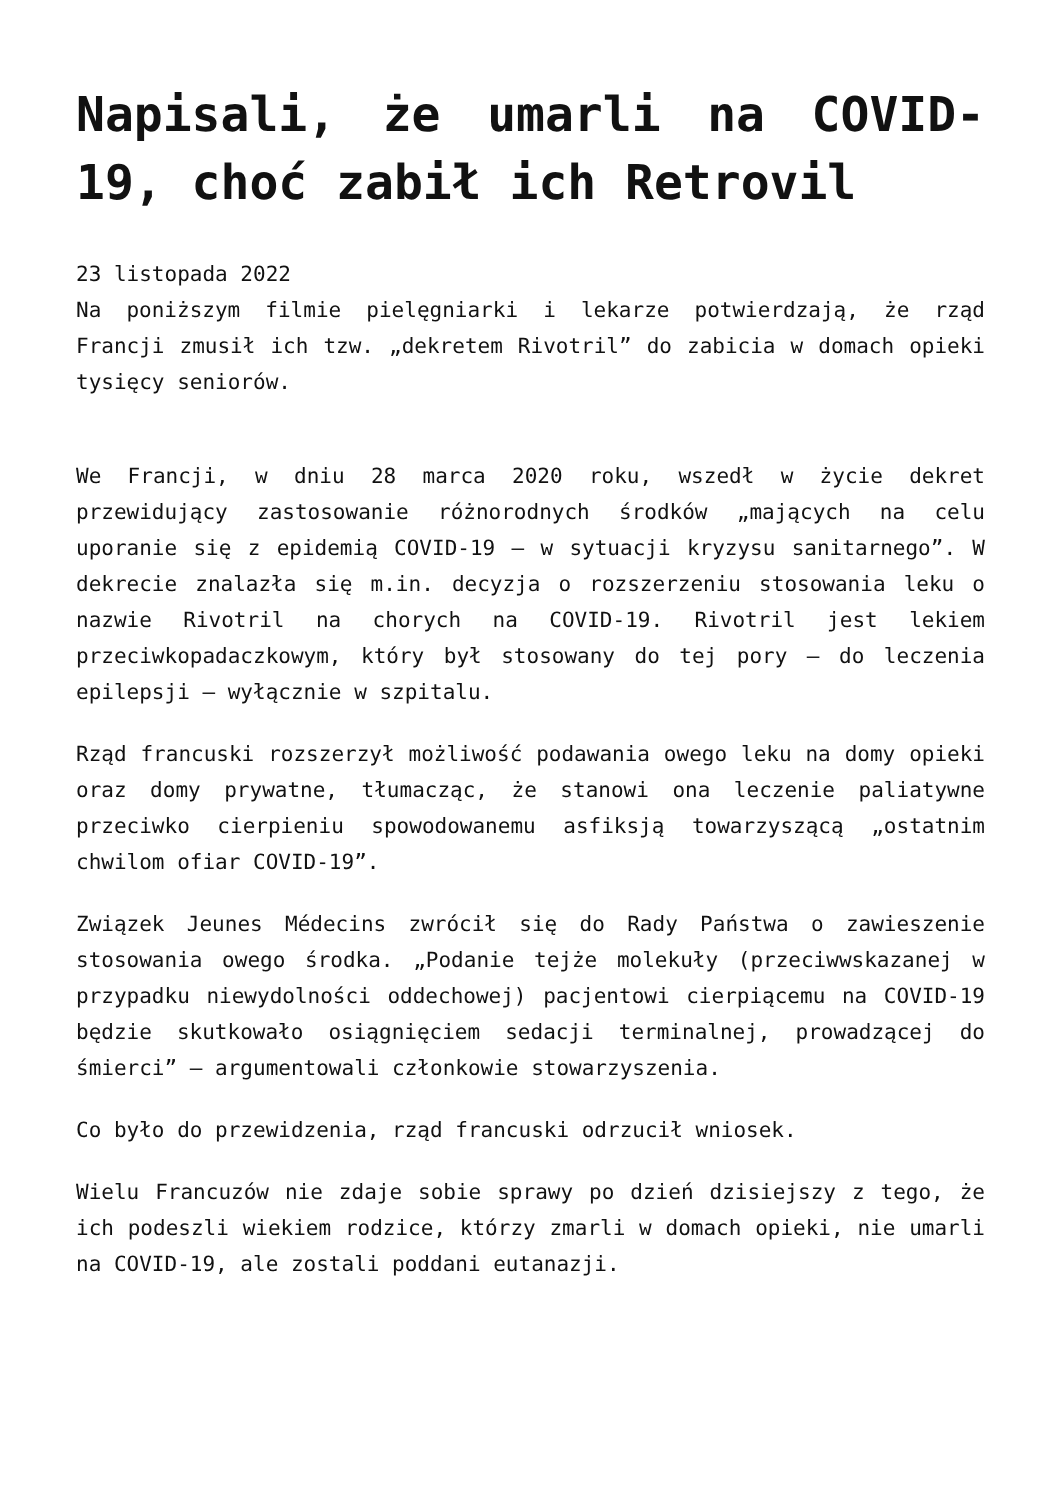Napisali, że umarli na COVID-19, choć zabił ich Retrovil
23 listopada 2022
Na poniższym filmie pielęgniarki i lekarze potwierdzają, że rząd Francji zmusił ich tzw. „dekretem Rivotril” do zabicia w domach opieki tysięcy seniorów.
We Francji, w dniu 28 marca 2020 roku, wszedł w życie dekret przewidujący zastosowanie różnorodnych środków „mających na celu uporanie się z epidemią COVID-19 – w sytuacji kryzysu sanitarnego”. W dekrecie znalazła się m.in. decyzja o rozszerzeniu stosowania leku o nazwie Rivotril na chorych na COVID-19. Rivotril jest lekiem przeciwkopadaczkowym, który był stosowany do tej pory – do leczenia epilepsji – wyłącznie w szpitalu.
Rząd francuski rozszerzył możliwość podawania owego leku na domy opieki oraz domy prywatne, tłumacząc, że stanowi ona leczenie paliatywne przeciwko cierpieniu spowodowanemu asfiksją towarzyszącą „ostatnim chwilom ofiar COVID-19”.
Związek Jeunes Médecins zwrócił się do Rady Państwa o zawieszenie stosowania owego środka. „Podanie tejże molekuły (przeciwwskazanej w przypadku niewydolności oddechowej) pacjentowi cierpiącemu na COVID-19 będzie skutkowało osiągnięciem sedacji terminalnej, prowadzącej do śmierci” – argumentowali członkowie stowarzyszenia.
Co było do przewidzenia, rząd francuski odrzucił wniosek.
Wielu Francuzów nie zdaje sobie sprawy po dzień dzisiejszy z tego, że ich podeszli wiekiem rodzice, którzy zmarli w domach opieki, nie umarli na COVID-19, ale zostali poddani eutanazji.